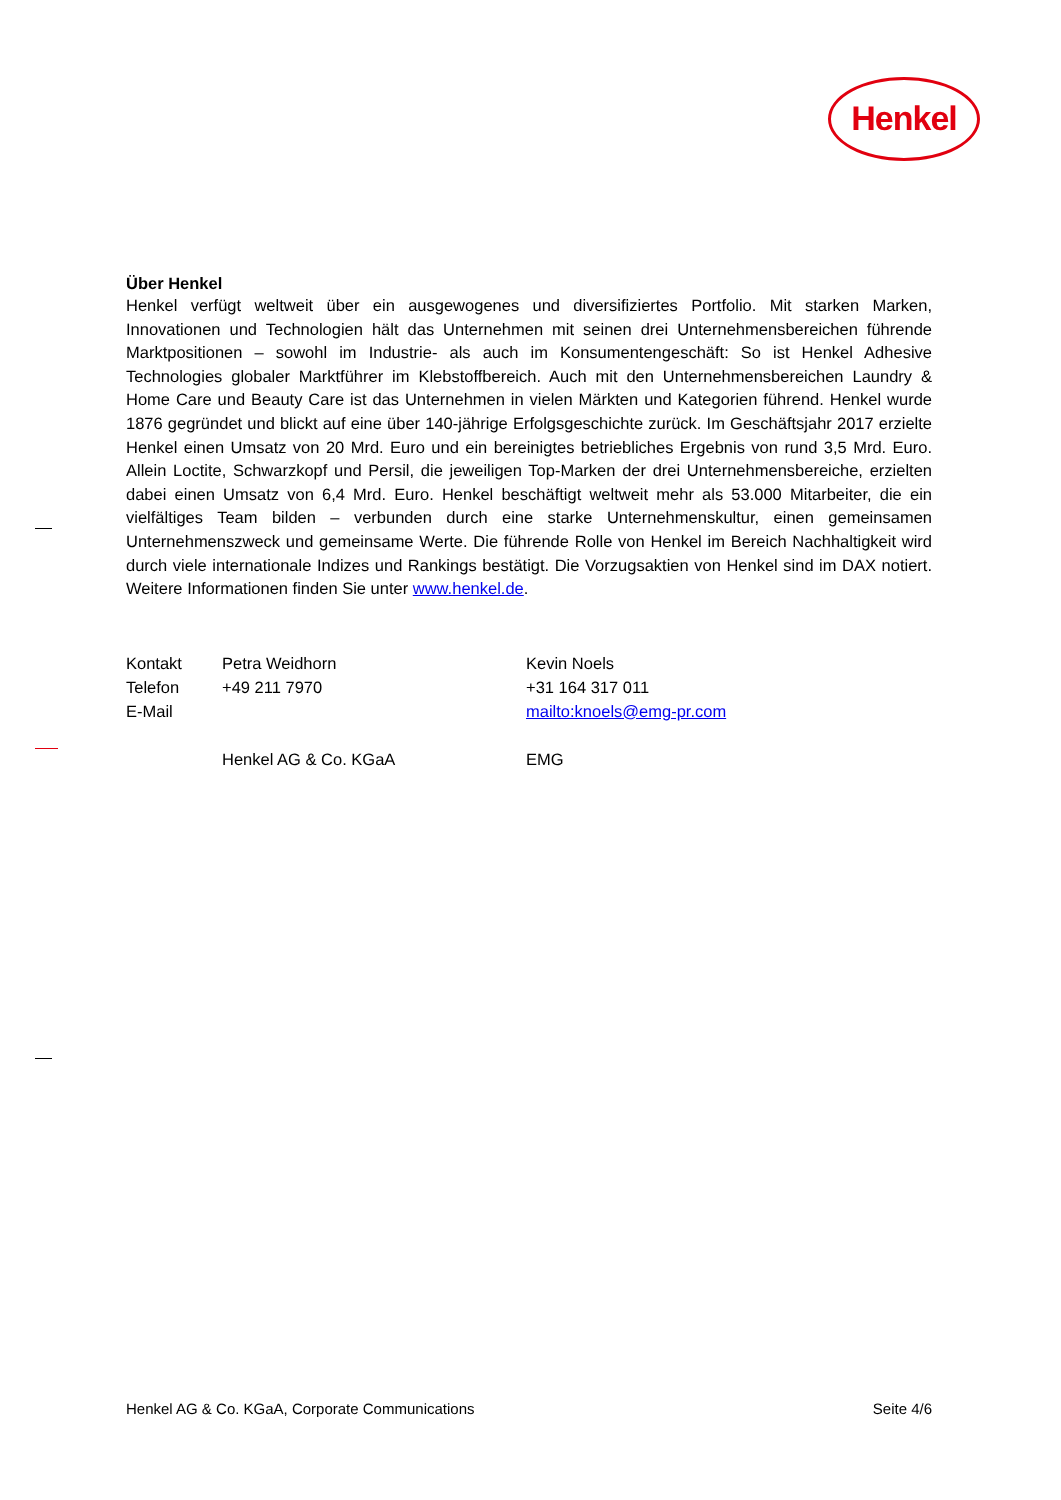Henkel
Über Henkel
Henkel verfügt weltweit über ein ausgewogenes und diversifiziertes Portfolio. Mit starken Marken, Innovationen und Technologien hält das Unternehmen mit seinen drei Unternehmensbereichen führende Marktpositionen – sowohl im Industrie- als auch im Konsumentengeschäft: So ist Henkel Adhesive Technologies globaler Marktführer im Klebstoffbereich. Auch mit den Unternehmensbereichen Laundry & Home Care und Beauty Care ist das Unternehmen in vielen Märkten und Kategorien führend. Henkel wurde 1876 gegründet und blickt auf eine über 140-jährige Erfolgsgeschichte zurück. Im Geschäftsjahr 2017 erzielte Henkel einen Umsatz von 20 Mrd. Euro und ein bereinigtes betriebliches Ergebnis von rund 3,5 Mrd. Euro. Allein Loctite, Schwarzkopf und Persil, die jeweiligen Top-Marken der drei Unternehmensbereiche, erzielten dabei einen Umsatz von 6,4 Mrd. Euro. Henkel beschäftigt weltweit mehr als 53.000 Mitarbeiter, die ein vielfältiges Team bilden – verbunden durch eine starke Unternehmenskultur, einen gemeinsamen Unternehmenszweck und gemeinsame Werte. Die führende Rolle von Henkel im Bereich Nachhaltigkeit wird durch viele internationale Indizes und Rankings bestätigt. Die Vorzugsaktien von Henkel sind im DAX notiert. Weitere Informationen finden Sie unter www.henkel.de.
| Kontakt | Petra Weidhorn | Kevin Noels |
| Telefon | +49 211 7970 | +31 164 317 011 |
| E-Mail | | mailto:knoels@emg-pr.com |
| | Henkel AG & Co. KGaA | EMG |
Henkel AG & Co. KGaA, Corporate Communications Seite 4/6